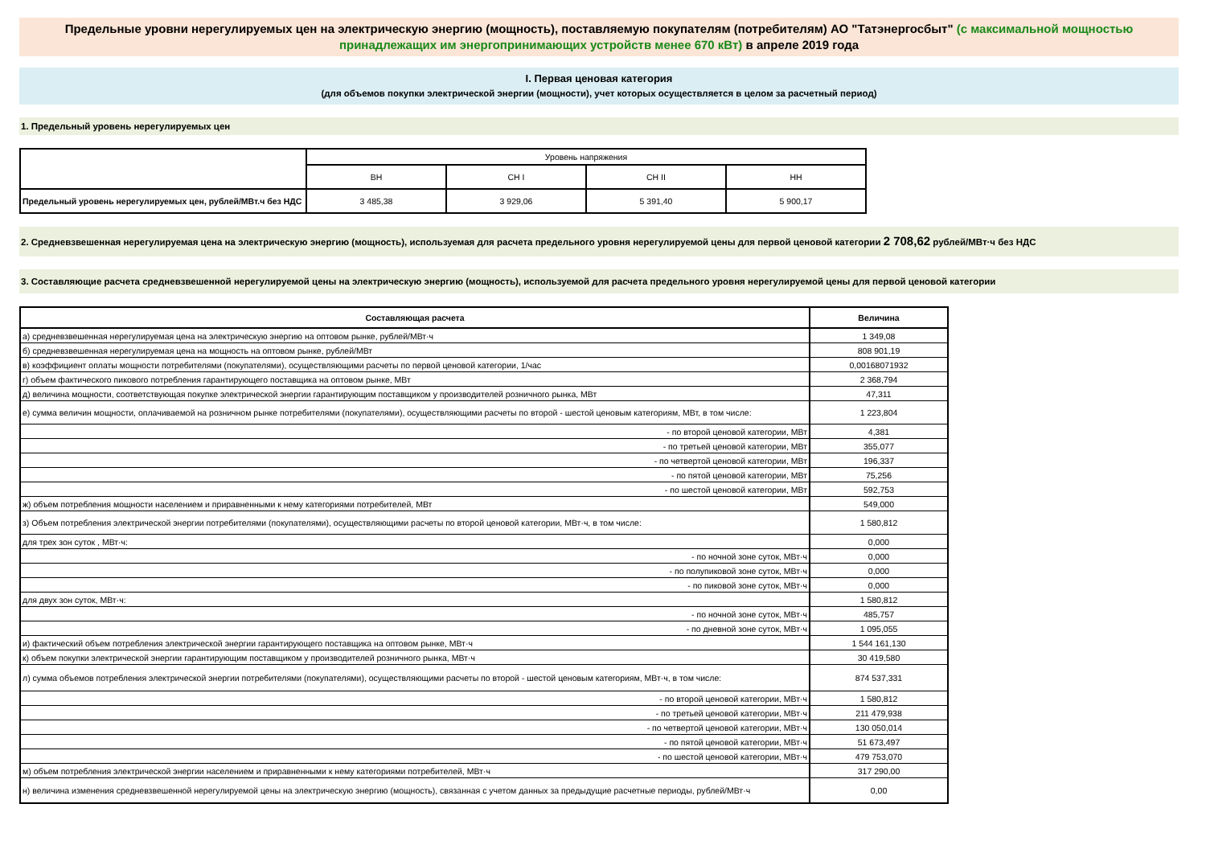Предельные уровни нерегулируемых цен на электрическую энергию (мощность), поставляемую покупателям (потребителям) АО "Татэнергосбыт" (с максимальной мощностью принадлежащих им энергопринимающих устройств менее 670 кВт) в апреле 2019 года
I. Первая ценовая категория
(для объемов покупки электрической энергии (мощности), учет которых осуществляется в целом за расчетный период)
1. Предельный уровень нерегулируемых цен
| | Уровень напряжения | | | |
| | ВН | СН I | СН II | НН |
| Предельный уровень нерегулируемых цен, рублей/МВт.ч без НДС | 3 485,38 | 3 929,06 | 5 391,40 | 5 900,17 |
2. Средневзвешенная нерегулируемая цена на электрическую энергию (мощность), используемая для расчета предельного уровня нерегулируемой цены для первой ценовой категории 2 708,62 рублей/МВт·ч без НДС
3. Составляющие расчета средневзвешенной нерегулируемой цены на электрическую энергию (мощность), используемой для расчета предельного уровня нерегулируемой цены для первой ценовой категории
| Составляющая расчета | Величина |
| а) средневзвешенная нерегулируемая цена на электрическую энергию на оптовом рынке, рублей/МВт·ч | 1 349,08 |
| б) средневзвешенная нерегулируемая цена на мощность на оптовом рынке, рублей/МВт | 808 901,19 |
| в) коэффициент оплаты мощности потребителями (покупателями), осуществляющими расчеты по первой ценовой категории, 1/час | 0,00168071932 |
| г) объем фактического пикового потребления гарантирующего поставщика на оптовом рынке, МВт | 2 368,794 |
| д) величина мощности, соответствующая покупке электрической энергии гарантирующим поставщиком у производителей розничного рынка, МВт | 47,311 |
| е) сумма величин мощности, оплачиваемой на розничном рынке потребителями (покупателями), осуществляющими расчеты по второй - шестой ценовым категориям, МВт, в том числе: | 1 223,804 |
| - по второй ценовой категории, МВт | 4,381 |
| - по третьей ценовой категории, МВт | 355,077 |
| - по четвертой ценовой категории, МВт | 196,337 |
| - по пятой ценовой категории, МВт | 75,256 |
| - по шестой ценовой категории, МВт | 592,753 |
| ж) объем потребления мощности населением и приравненными к нему категориями потребителей, МВт | 549,000 |
| з) Объем потребления электрической энергии потребителями (покупателями), осуществляющими расчеты по второй ценовой категории, МВт·ч, в том числе: | 1 580,812 |
| для трех зон суток , МВт·ч: | 0,000 |
| - по ночной зоне суток, МВт·ч | 0,000 |
| - по полупиковой зоне суток, МВт·ч | 0,000 |
| - по пиковой зоне суток, МВт·ч | 0,000 |
| для двух зон суток, МВт·ч: | 1 580,812 |
| - по ночной зоне суток, МВт·ч | 485,757 |
| - по дневной зоне суток, МВт·ч | 1 095,055 |
| и) фактический объем потребления электрической энергии гарантирующего поставщика на оптовом рынке, МВт·ч | 1 544 161,130 |
| к) объем покупки электрической энергии гарантирующим поставщиком у производителей розничного рынка, МВт·ч | 30 419,580 |
| л) сумма объемов потребления электрической энергии потребителями (покупателями), осуществляющими расчеты по второй - шестой ценовым категориям, МВт·ч, в том числе: | 874 537,331 |
| - по второй ценовой категории, МВт·ч | 1 580,812 |
| - по третьей ценовой категории, МВт·ч | 211 479,938 |
| - по четвертой ценовой категории, МВт·ч | 130 050,014 |
| - по пятой ценовой категории, МВт·ч | 51 673,497 |
| - по шестой ценовой категории, МВт·ч | 479 753,070 |
| м) объем потребления электрической энергии населением и приравненными к нему категориями потребителей, МВт·ч | 317 290,00 |
| н) величина изменения средневзвешенной нерегулируемой цены на электрическую энергию (мощность), связанная с учетом данных за предыдущие расчетные периоды, рублей/МВт·ч | 0,00 |